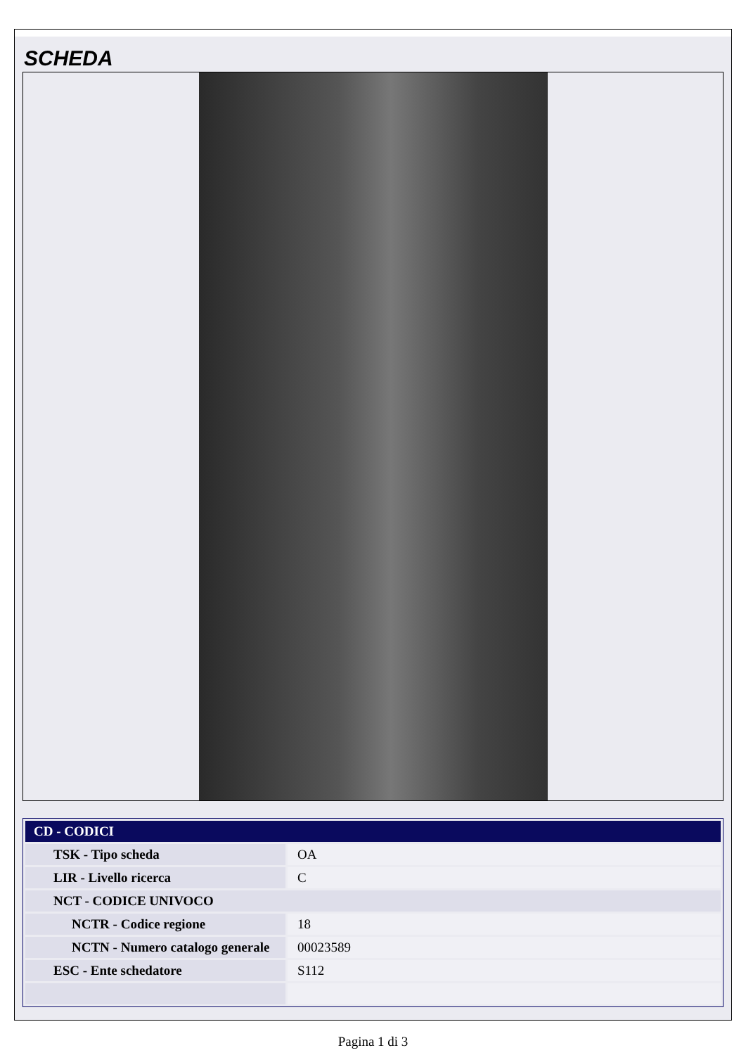SCHEDA
| CD - CODICI | |
| TSK - Tipo scheda | OA |
| LIR - Livello ricerca | C |
| NCT - CODICE UNIVOCO | |
| NCTR - Codice regione | 18 |
| NCTN - Numero catalogo generale | 00023589 |
| ESC - Ente schedatore | S112 |
Pagina 1 di 3